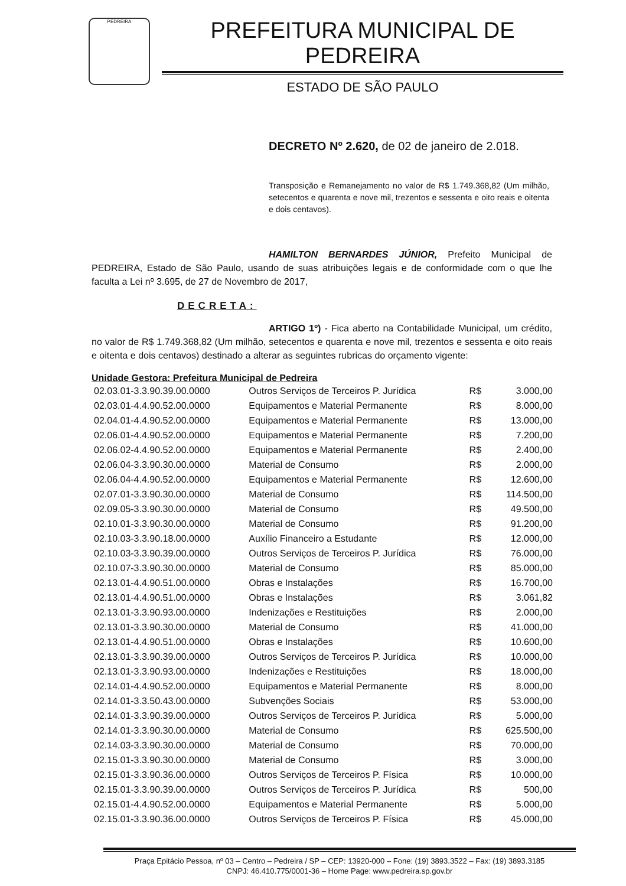PEDREIRA
PREFEITURA MUNICIPAL DE PEDREIRA
ESTADO DE SÃO PAULO
DECRETO Nº 2.620, de 02 de janeiro de 2.018.
Transposição e Remanejamento no valor de R$ 1.749.368,82 (Um milhão, setecentos e quarenta e nove mil, trezentos e sessenta e oito reais e oitenta e dois centavos).
HAMILTON BERNARDES JÚNIOR, Prefeito Municipal de PEDREIRA, Estado de São Paulo, usando de suas atribuições legais e de conformidade com o que lhe faculta a Lei nº 3.695, de 27 de Novembro de 2017,
DECRETA:
ARTIGO 1º) - Fica aberto na Contabilidade Municipal, um crédito, no valor de R$ 1.749.368,82 (Um milhão, setecentos e quarenta e nove mil, trezentos e sessenta e oito reais e oitenta e dois centavos) destinado a alterar as seguintes rubricas do orçamento vigente:
Unidade Gestora: Prefeitura Municipal de Pedreira
| 02.03.01-3.3.90.39.00.0000 | Outros Serviços de Terceiros P. Jurídica | R$ | 3.000,00 |
| 02.03.01-4.4.90.52.00.0000 | Equipamentos e Material Permanente | R$ | 8.000,00 |
| 02.04.01-4.4.90.52.00.0000 | Equipamentos e Material Permanente | R$ | 13.000,00 |
| 02.06.01-4.4.90.52.00.0000 | Equipamentos e Material Permanente | R$ | 7.200,00 |
| 02.06.02-4.4.90.52.00.0000 | Equipamentos e Material Permanente | R$ | 2.400,00 |
| 02.06.04-3.3.90.30.00.0000 | Material de Consumo | R$ | 2.000,00 |
| 02.06.04-4.4.90.52.00.0000 | Equipamentos e Material Permanente | R$ | 12.600,00 |
| 02.07.01-3.3.90.30.00.0000 | Material de Consumo | R$ | 114.500,00 |
| 02.09.05-3.3.90.30.00.0000 | Material de Consumo | R$ | 49.500,00 |
| 02.10.01-3.3.90.30.00.0000 | Material de Consumo | R$ | 91.200,00 |
| 02.10.03-3.3.90.18.00.0000 | Auxílio Financeiro a Estudante | R$ | 12.000,00 |
| 02.10.03-3.3.90.39.00.0000 | Outros Serviços de Terceiros P. Jurídica | R$ | 76.000,00 |
| 02.10.07-3.3.90.30.00.0000 | Material de Consumo | R$ | 85.000,00 |
| 02.13.01-4.4.90.51.00.0000 | Obras e Instalações | R$ | 16.700,00 |
| 02.13.01-4.4.90.51.00.0000 | Obras e Instalações | R$ | 3.061,82 |
| 02.13.01-3.3.90.93.00.0000 | Indenizações e Restituições | R$ | 2.000,00 |
| 02.13.01-3.3.90.30.00.0000 | Material de Consumo | R$ | 41.000,00 |
| 02.13.01-4.4.90.51.00.0000 | Obras e Instalações | R$ | 10.600,00 |
| 02.13.01-3.3.90.39.00.0000 | Outros Serviços de Terceiros P. Jurídica | R$ | 10.000,00 |
| 02.13.01-3.3.90.93.00.0000 | Indenizações e Restituições | R$ | 18.000,00 |
| 02.14.01-4.4.90.52.00.0000 | Equipamentos e Material Permanente | R$ | 8.000,00 |
| 02.14.01-3.3.50.43.00.0000 | Subvenções Sociais | R$ | 53.000,00 |
| 02.14.01-3.3.90.39.00.0000 | Outros Serviços de Terceiros P. Jurídica | R$ | 5.000,00 |
| 02.14.01-3.3.90.30.00.0000 | Material de Consumo | R$ | 625.500,00 |
| 02.14.03-3.3.90.30.00.0000 | Material de Consumo | R$ | 70.000,00 |
| 02.15.01-3.3.90.30.00.0000 | Material de Consumo | R$ | 3.000,00 |
| 02.15.01-3.3.90.36.00.0000 | Outros Serviços de Terceiros P. Física | R$ | 10.000,00 |
| 02.15.01-3.3.90.39.00.0000 | Outros Serviços de Terceiros P. Jurídica | R$ | 500,00 |
| 02.15.01-4.4.90.52.00.0000 | Equipamentos e Material Permanente | R$ | 5.000,00 |
| 02.15.01-3.3.90.36.00.0000 | Outros Serviços de Terceiros P. Física | R$ | 45.000,00 |
Praça Epitácio Pessoa, nº 03 – Centro – Pedreira / SP – CEP: 13920-000 – Fone: (19) 3893.3522 – Fax: (19) 3893.3185
CNPJ: 46.410.775/0001-36 – Home Page: www.pedreira.sp.gov.br